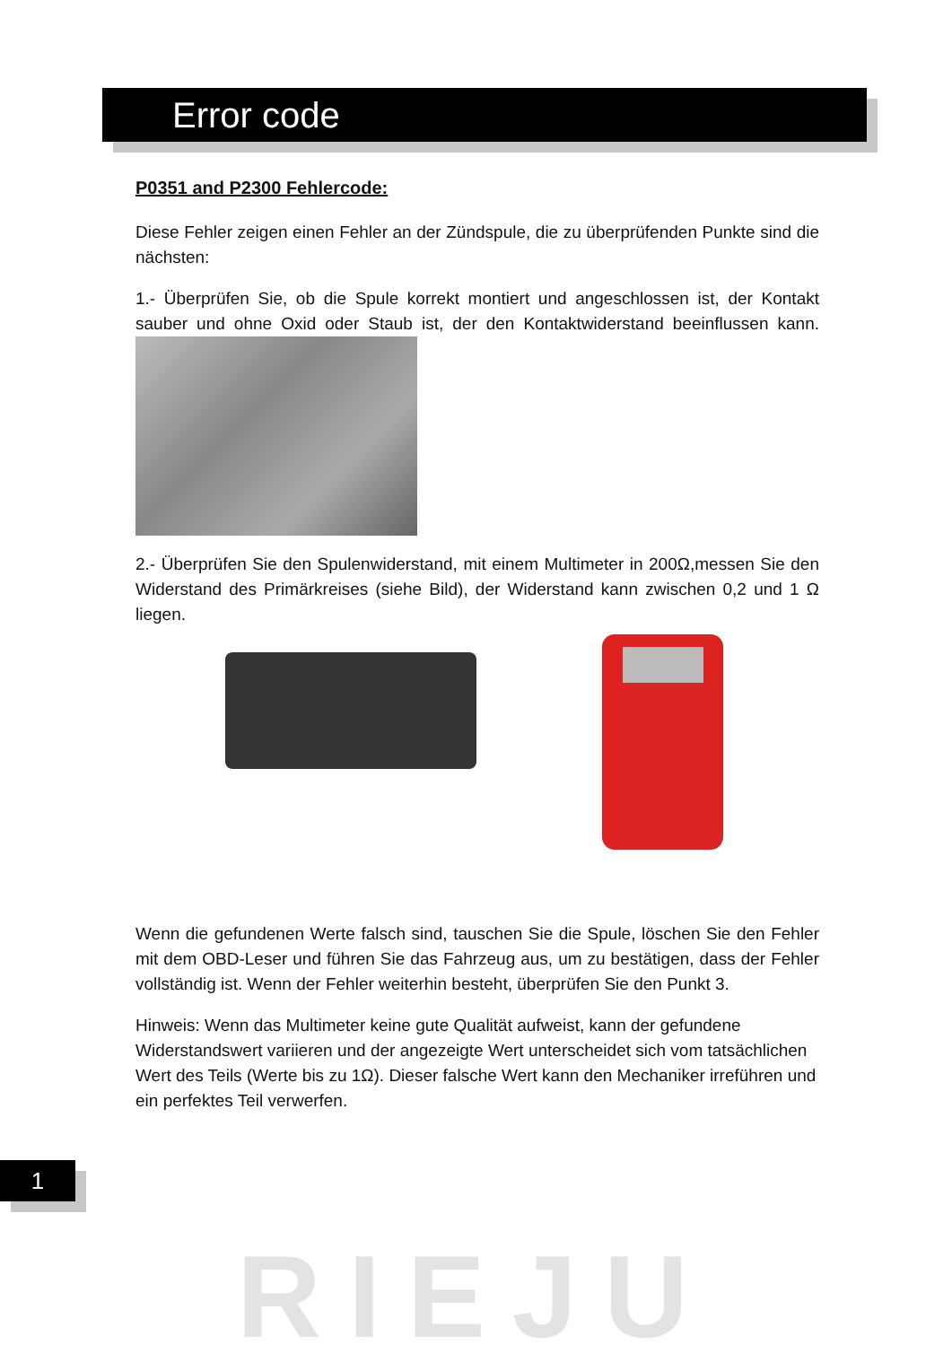Error code
P0351 and P2300 Fehlercode:
Diese Fehler zeigen einen Fehler an der Zündspule, die zu überprüfenden Punkte sind die nächsten:
1.- Überprüfen Sie, ob die Spule korrekt montiert und angeschlossen ist, der Kontakt sauber und ohne Oxid oder Staub ist, der den Kontaktwiderstand beeinflussen kann.
2.- Überprüfen Sie den Spulenwiderstand, mit einem Multimeter in 200Ω,messen Sie den Widerstand des Primärkreises (siehe Bild), der Widerstand kann zwischen 0,2 und 1 Ω liegen.
Wenn die gefundenen Werte falsch sind, tauschen Sie die Spule, löschen Sie den Fehler mit dem OBD-Leser und führen Sie das Fahrzeug aus, um zu bestätigen, dass der Fehler vollständig ist. Wenn der Fehler weiterhin besteht, überprüfen Sie den Punkt 3.
Hinweis: Wenn das Multimeter keine gute Qualität aufweist, kann der gefundene Widerstandswert variieren und der angezeigte Wert unterscheidet sich vom tatsächlichen Wert des Teils (Werte bis zu 1Ω). Dieser falsche Wert kann den Mechaniker irreführen und ein perfektes Teil verwerfen.
1
RIEJU